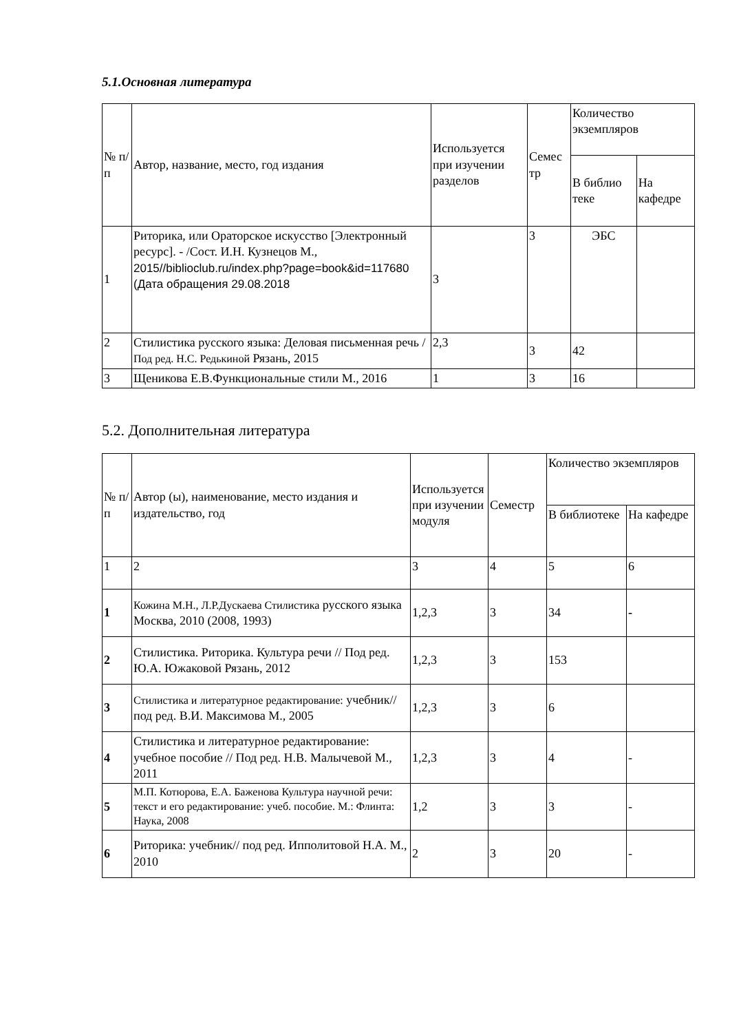5.1.Основная литература
| № п/п | Автор, название, место, год издания | Используется при изучении разделов | Семес тр | Количество экземпляров | |
| --- | --- | --- | --- | --- | --- |
| | | | | В библио теке | На кафедре |
| 1 | Риторика, или Ораторское искусство [Электронный ресурс]. - /Сост. И.Н. Кузнецов М., 2015//biblioclub.ru/index.php?page=book&id=117680 (Дата обращения 29.08.2018 | 3 | 3 | ЭБС | |
| 2 | Стилистика русского языка: Деловая письменная речь / Под ред. Н.С. Редькиной Рязань, 2015 | 2,3 | 3 | 42 | |
| 3 | Щеникова Е.В.Функциональные стили М., 2016 | 1 | 3 | 16 | |
5.2. Дополнительная литература
| № п/п | Автор (ы), наименование, место издания и издательство, год | Используется при изучении модуля | Семестр | Количество экземпляров | |
| --- | --- | --- | --- | --- | --- |
| | | | | В библиотеке | На кафедре |
| 1 | 2 | 3 | 4 | 5 | 6 |
| 1 | Кожина М.Н., Л.Р.Дускаева Стилистика русского языка Москва, 2010 (2008, 1993) | 1,2,3 | 3 | 34 | - |
| 2 | Стилистика. Риторика. Культура речи // Под ред. Ю.А. Южаковой Рязань, 2012 | 1,2,3 | 3 | 153 | |
| 3 | Стилистика и литературное редактирование: учебник// под ред. В.И. Максимова М., 2005 | 1,2,3 | 3 | 6 | |
| 4 | Стилистика и литературное редактирование: учебное пособие // Под ред. Н.В. Малычевой М., 2011 | 1,2,3 | 3 | 4 | - |
| 5 | М.П. Котюрова, Е.А. Баженова Культура научной речи: текст и его редактирование: учеб. пособие. М.: Флинта: Наука, 2008 | 1,2 | 3 | 3 | - |
| 6 | Риторика: учебник// под ред. Ипполитовой Н.А. М., 2010 | 2 | 3 | 20 | - |